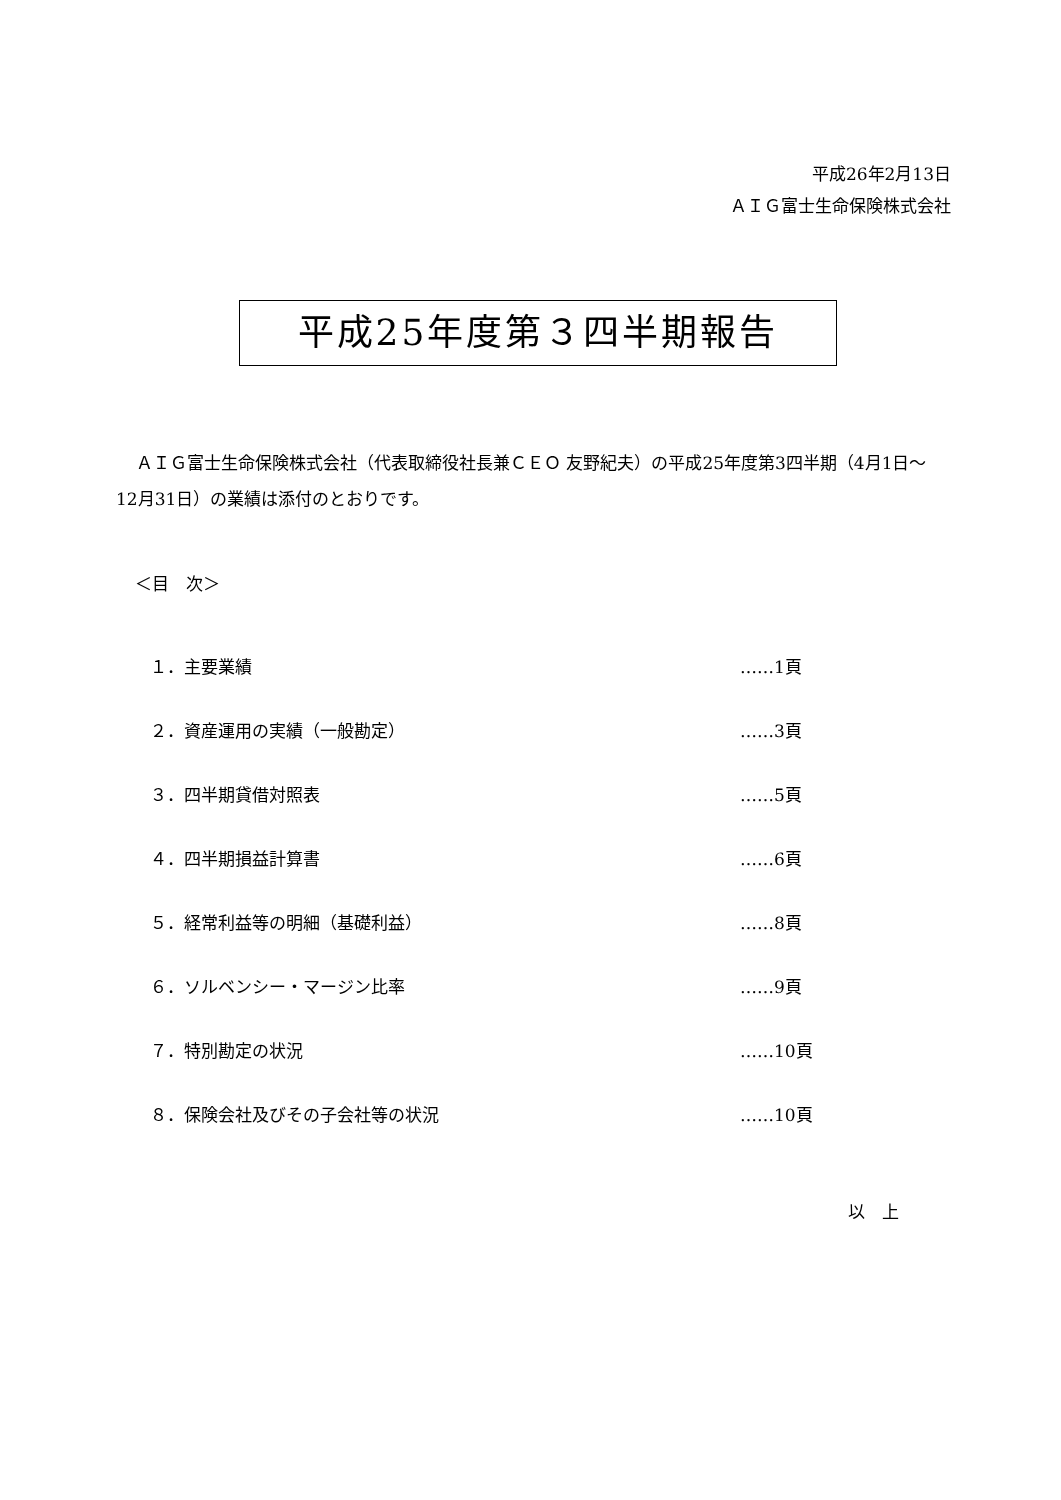平成26年2月13日
ＡＩＧ富士生命保険株式会社
平成25年度第３四半期報告
ＡＩＧ富士生命保険株式会社（代表取締役社長兼ＣＥＯ 友野紀夫）の平成25年度第3四半期（4月1日～12月31日）の業績は添付のとおりです。
＜目　次＞
| １．主要業績 | ……1頁 |
| ２．資産運用の実績（一般勘定） | ……3頁 |
| ３．四半期貸借対照表 | ……5頁 |
| ４．四半期損益計算書 | ……6頁 |
| ５．経常利益等の明細（基礎利益） | ……8頁 |
| ６．ソルベンシー・マージン比率 | ……9頁 |
| ７．特別勘定の状況 | ……10頁 |
| ８．保険会社及びその子会社等の状況 | ……10頁 |
以　上